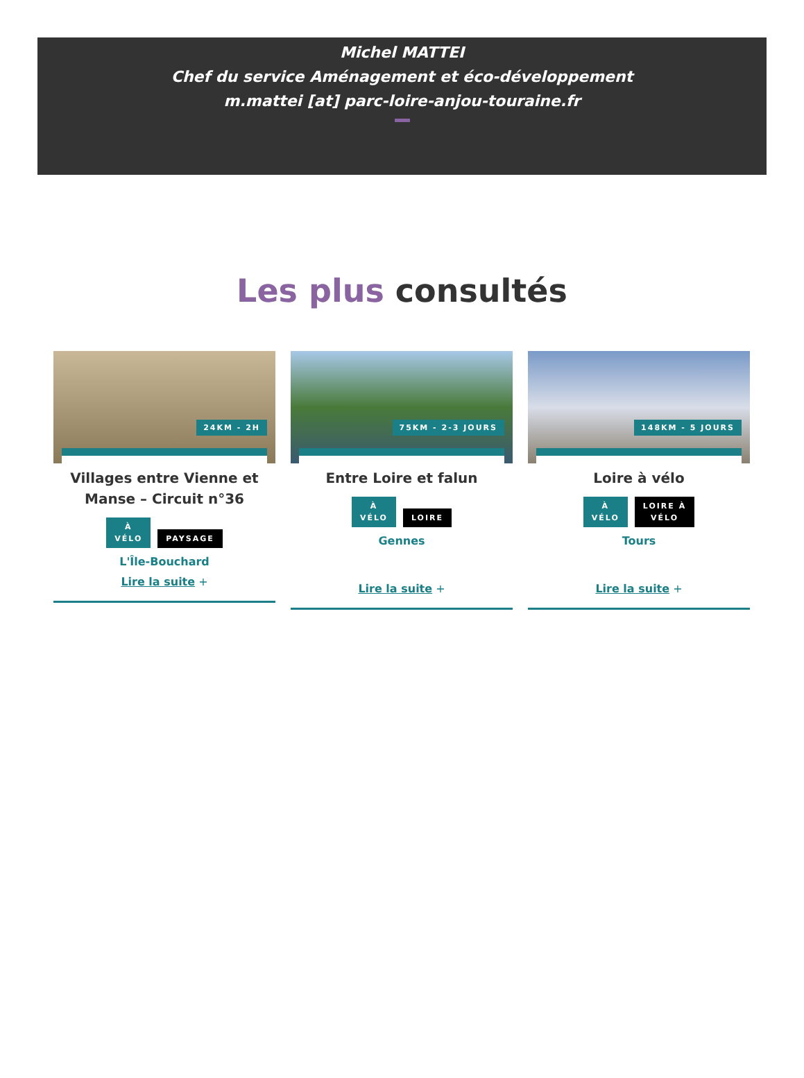Michel MATTEI
Chef du service Aménagement et éco-développement
m.mattei [at] parc-loire-anjou-touraine.fr
Les plus consultés
24KM - 2H
Villages entre Vienne et Manse – Circuit n°36
À
VÉLO
PAYSAGE
L'Île-Bouchard
Lire la suite +
75KM - 2-3 JOURS
Entre Loire et falun
À
VÉLO
LOIRE
Gennes
Lire la suite +
148KM - 5 JOURS
Loire à vélo
À
VÉLO
LOIRE À
VÉLO
Tours
Lire la suite +